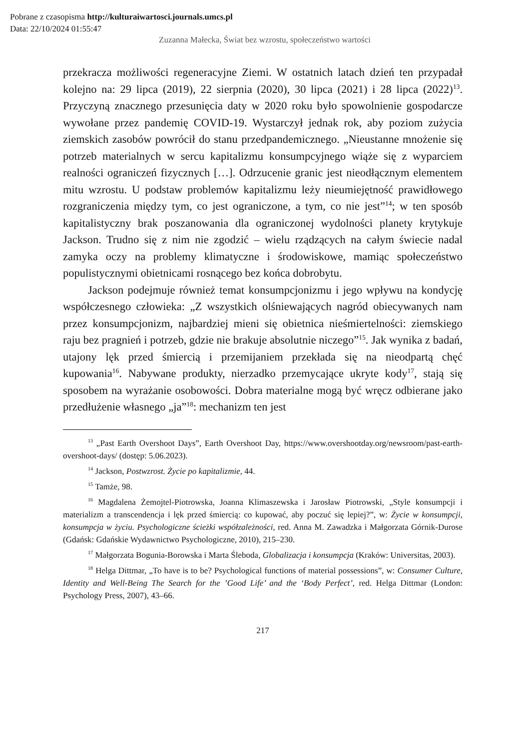Pobrane z czasopisma http://kulturaiwartosci.journals.umcs.pl
Data: 22/10/2024 01:55:47
Zuzanna Małecka, Świat bez wzrostu, społeczeństwo wartości
przekracza możliwości regeneracyjne Ziemi. W ostatnich latach dzień ten przypadał kolejno na: 29 lipca (2019), 22 sierpnia (2020), 30 lipca (2021) i 28 lipca (2022)<sup>13</sup>. Przyczyną znacznego przesunięcia daty w 2020 roku było spowolnienie gospodarcze wywołane przez pandemię COVID-19. Wystarczył jednak rok, aby poziom zużycia ziemskich zasobów powrócił do stanu przedpandemicznego. „Nieustanne mnożenie się potrzeb materialnych w sercu kapitalizmu konsumpcyjnego wiąże się z wyparciem realności ograniczeń fizycznych […]. Odrzucenie granic jest nieodłącznym elementem mitu wzrostu. U podstaw problemów kapitalizmu leży nieumiejętność prawidłowego rozgraniczenia między tym, co jest ograniczone, a tym, co nie jest”<sup>14</sup>; w ten sposób kapitalistyczny brak poszanowania dla ograniczonej wydolności planety krytykuje Jackson. Trudno się z nim nie zgodzić – wielu rządzących na całym świecie nadal zamyka oczy na problemy klimatyczne i środowiskowe, mamiąc społeczeństwo populistycznymi obietnicami rosnącego bez końca dobrobytu.
Jackson podejmuje również temat konsumpcjonizmu i jego wpływu na kondycję współczesnego człowieka: „Z wszystkich olśniewających nagród obiecywanych nam przez konsumpcjonizm, najbardziej mieni się obietnica nieśmiertelności: ziemskiego raju bez pragnień i potrzeb, gdzie nie brakuje absolutnie niczego”<sup>15</sup>. Jak wynika z badań, utajony lęk przed śmiercią i przemijaniem przekłada się na nieodpartą chęć kupowania<sup>16</sup>. Nabywane produkty, nierzadko przemycające ukryte kody<sup>17</sup>, stają się sposobem na wyrażanie osobowości. Dobra materialne mogą być wręcz odbierane jako przedłużenie własnego „ja”<sup>18</sup>: mechanizm ten jest
<sup>13</sup> „Past Earth Overshoot Days”, Earth Overshoot Day, https://www.overshootday.org/newsroom/past-earth-overshoot-days/ (dostęp: 5.06.2023).
<sup>14</sup> Jackson, Postwzrost. Życie po kapitalizmie, 44.
<sup>15</sup> Tamże, 98.
<sup>16</sup> Magdalena Żemojtel-Piotrowska, Joanna Klimaszewska i Jarosław Piotrowski, „Style konsumpcji i materializm a transcendencja i lęk przed śmiercią: co kupować, aby poczuć się lepiej?”, w: Życie w konsumpcji, konsumpcja w życiu. Psychologiczne ścieżki współzależności, red. Anna M. Zawadzka i Małgorzata Górnik-Durose (Gdańsk: Gdańskie Wydawnictwo Psychologiczne, 2010), 215–230.
<sup>17</sup> Małgorzata Bogunia-Borowska i Marta Śleboda, Globalizacja i konsumpcja (Kraków: Universitas, 2003).
<sup>18</sup> Helga Dittmar, „To have is to be? Psychological functions of material possessions”, w: Consumer Culture, Identity and Well-Being The Search for the ’Good Life’ and the ‘Body Perfect’, red. Helga Dittmar (London: Psychology Press, 2007), 43–66.
217